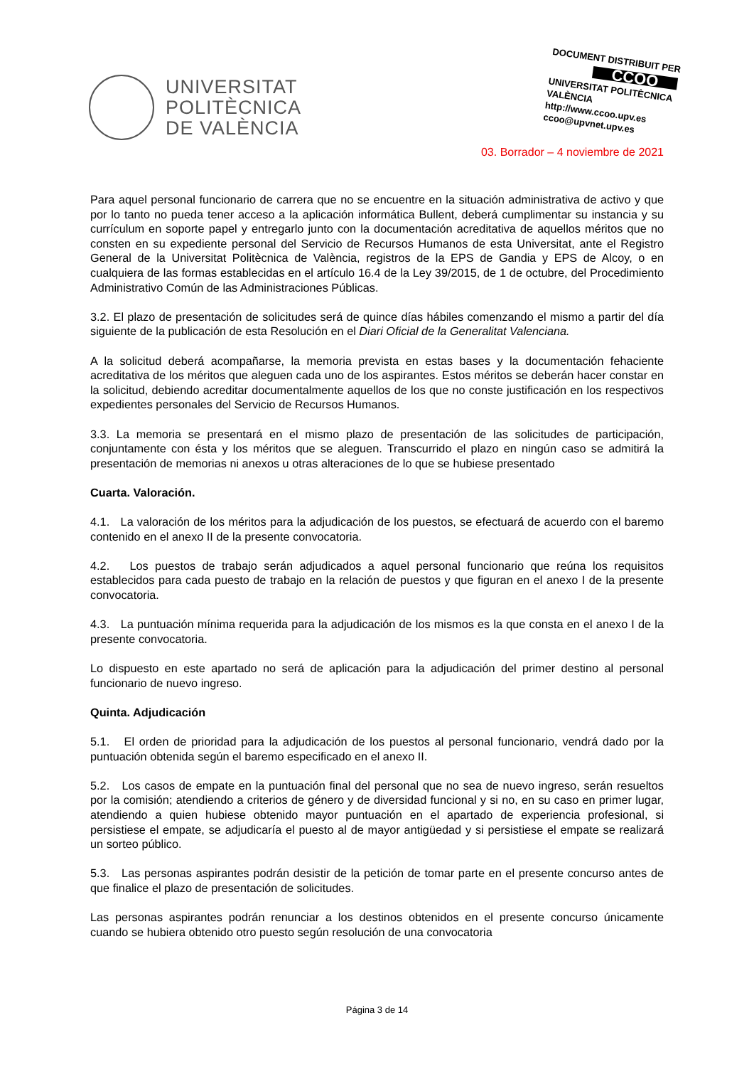UNIVERSITAT
POLITÈCNICA
DE VALÈNCIA
DOCUMENT DISTRIBUIT PER
CCOO
UNIVERSITAT POLITÈCNICA VALÈNCIA
http://www.ccoo.upv.es
ccoo@upvnet.upv.es
03. Borrador – 4 noviembre de 2021
Para aquel personal funcionario de carrera que no se encuentre en la situación administrativa de activo y que por lo tanto no pueda tener acceso a la aplicación informática Bullent, deberá cumplimentar su instancia y su currículum en soporte papel y entregarlo junto con la documentación acreditativa de aquellos méritos que no consten en su expediente personal del Servicio de Recursos Humanos de esta Universitat, ante el Registro General de la Universitat Politècnica de València, registros de la EPS de Gandia y EPS de Alcoy, o en cualquiera de las formas establecidas en el artículo 16.4 de la Ley 39/2015, de 1 de octubre, del Procedimiento Administrativo Común de las Administraciones Públicas.
3.2. El plazo de presentación de solicitudes será de quince días hábiles comenzando el mismo a partir del día siguiente de la publicación de esta Resolución en el Diari Oficial de la Generalitat Valenciana.
A la solicitud deberá acompañarse, la memoria prevista en estas bases y la documentación fehaciente acreditativa de los méritos que aleguen cada uno de los aspirantes. Estos méritos se deberán hacer constar en la solicitud, debiendo acreditar documentalmente aquellos de los que no conste justificación en los respectivos expedientes personales del Servicio de Recursos Humanos.
3.3. La memoria se presentará en el mismo plazo de presentación de las solicitudes de participación, conjuntamente con ésta y los méritos que se aleguen. Transcurrido el plazo en ningún caso se admitirá la presentación de memorias ni anexos u otras alteraciones de lo que se hubiese presentado
Cuarta. Valoración.
4.1. La valoración de los méritos para la adjudicación de los puestos, se efectuará de acuerdo con el baremo contenido en el anexo II de la presente convocatoria.
4.2. Los puestos de trabajo serán adjudicados a aquel personal funcionario que reúna los requisitos establecidos para cada puesto de trabajo en la relación de puestos y que figuran en el anexo I de la presente convocatoria.
4.3. La puntuación mínima requerida para la adjudicación de los mismos es la que consta en el anexo I de la presente convocatoria.
Lo dispuesto en este apartado no será de aplicación para la adjudicación del primer destino al personal funcionario de nuevo ingreso.
Quinta. Adjudicación
5.1. El orden de prioridad para la adjudicación de los puestos al personal funcionario, vendrá dado por la puntuación obtenida según el baremo especificado en el anexo II.
5.2. Los casos de empate en la puntuación final del personal que no sea de nuevo ingreso, serán resueltos por la comisión; atendiendo a criterios de género y de diversidad funcional y si no, en su caso en primer lugar, atendiendo a quien hubiese obtenido mayor puntuación en el apartado de experiencia profesional, si persistiese el empate, se adjudicaría el puesto al de mayor antigüedad y si persistiese el empate se realizará un sorteo público.
5.3. Las personas aspirantes podrán desistir de la petición de tomar parte en el presente concurso antes de que finalice el plazo de presentación de solicitudes.
Las personas aspirantes podrán renunciar a los destinos obtenidos en el presente concurso únicamente cuando se hubiera obtenido otro puesto según resolución de una convocatoria
Página 3 de 14